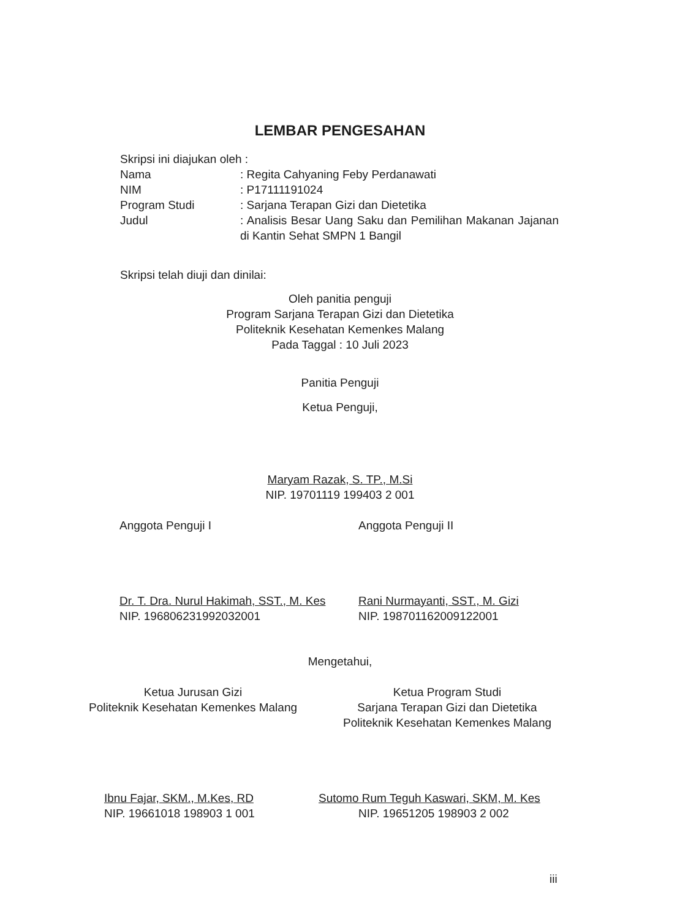LEMBAR PENGESAHAN
Skripsi ini diajukan oleh :
| Nama | : Regita Cahyaning Feby Perdanawati |
| NIM | : P17111191024 |
| Program Studi | : Sarjana Terapan Gizi dan Dietetika |
| Judul | : Analisis Besar Uang Saku dan Pemilihan Makanan Jajanan di Kantin Sehat SMPN 1 Bangil |
Skripsi telah diuji dan dinilai:
Oleh panitia penguji
Program Sarjana Terapan Gizi dan Dietetika
Politeknik Kesehatan Kemenkes Malang
Pada Taggal : 10 Juli 2023
Panitia Penguji
Ketua Penguji,
Maryam Razak, S. TP., M.Si
NIP. 19701119 199403 2 001
Anggota Penguji I Anggota Penguji II
Dr. T. Dra. Nurul Hakimah, SST., M. Kes
NIP. 196806231992032001
Rani Nurmayanti, SST., M. Gizi
NIP. 198701162009122001
Mengetahui,
Ketua Jurusan Gizi
Politeknik Kesehatan Kemenkes Malang
Ketua Program Studi
Sarjana Terapan Gizi dan Dietetika
Politeknik Kesehatan Kemenkes Malang
Ibnu Fajar, SKM., M.Kes, RD
NIP. 19661018 198903 1 001
Sutomo Rum Teguh Kaswari, SKM, M. Kes
NIP. 19651205 198903 2 002
iii